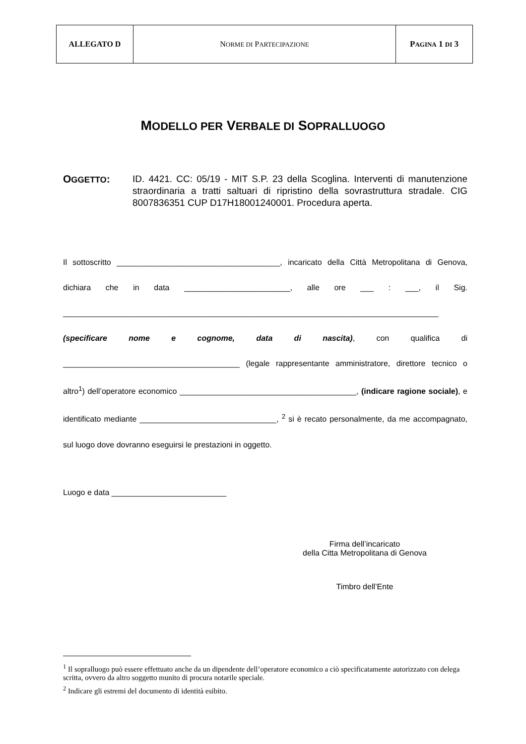| ALLEGATO D | N ORME DI P ARTECIPAZIONE | P AGINA 1 DI 3 |
MODELLO PER VERBALE DI SOPRALLUOGO
OGGETTO:
ID. 4421. CC: 05/19 - MIT S.P. 23 della Scoglina. Interventi di manutenzione straordinaria a tratti saltuari di ripristino della sovrastruttura stradale. CIG 8007836351 CUP D17H18001240001. Procedura aperta.
Il sottoscritto _____________________________________, incaricato della Città Metropolitana di Genova, dichiara che in data ________________________, alle ore ___ : ___, il Sig. _____________________________________________________________________________________ (specificare nome e cognome, data di nascita), con qualifica di ________________________________________ (legale rappresentante amministratore, direttore tecnico o altro<sup>1</sup>) dell’operatore economico ________________________________________, (indicare ragione sociale), e identificato mediante _______________________________, <sup>2</sup> si è recato personalmente, da me accompagnato, sul luogo dove dovranno eseguirsi le prestazioni in oggetto.
Luogo e data __________________________
Firma dell’incaricato
della Citta Metropolitana di Genova
Timbro dell’Ente
<sup>1</sup> Il sopralluogo può essere effettuato anche da un dipendente dell’operatore economico a ciò specificatamente autorizzato con delega scritta, ovvero da altro soggetto munito di procura notarile speciale.
<sup>2</sup> Indicare gli estremi del documento di identità esibito.